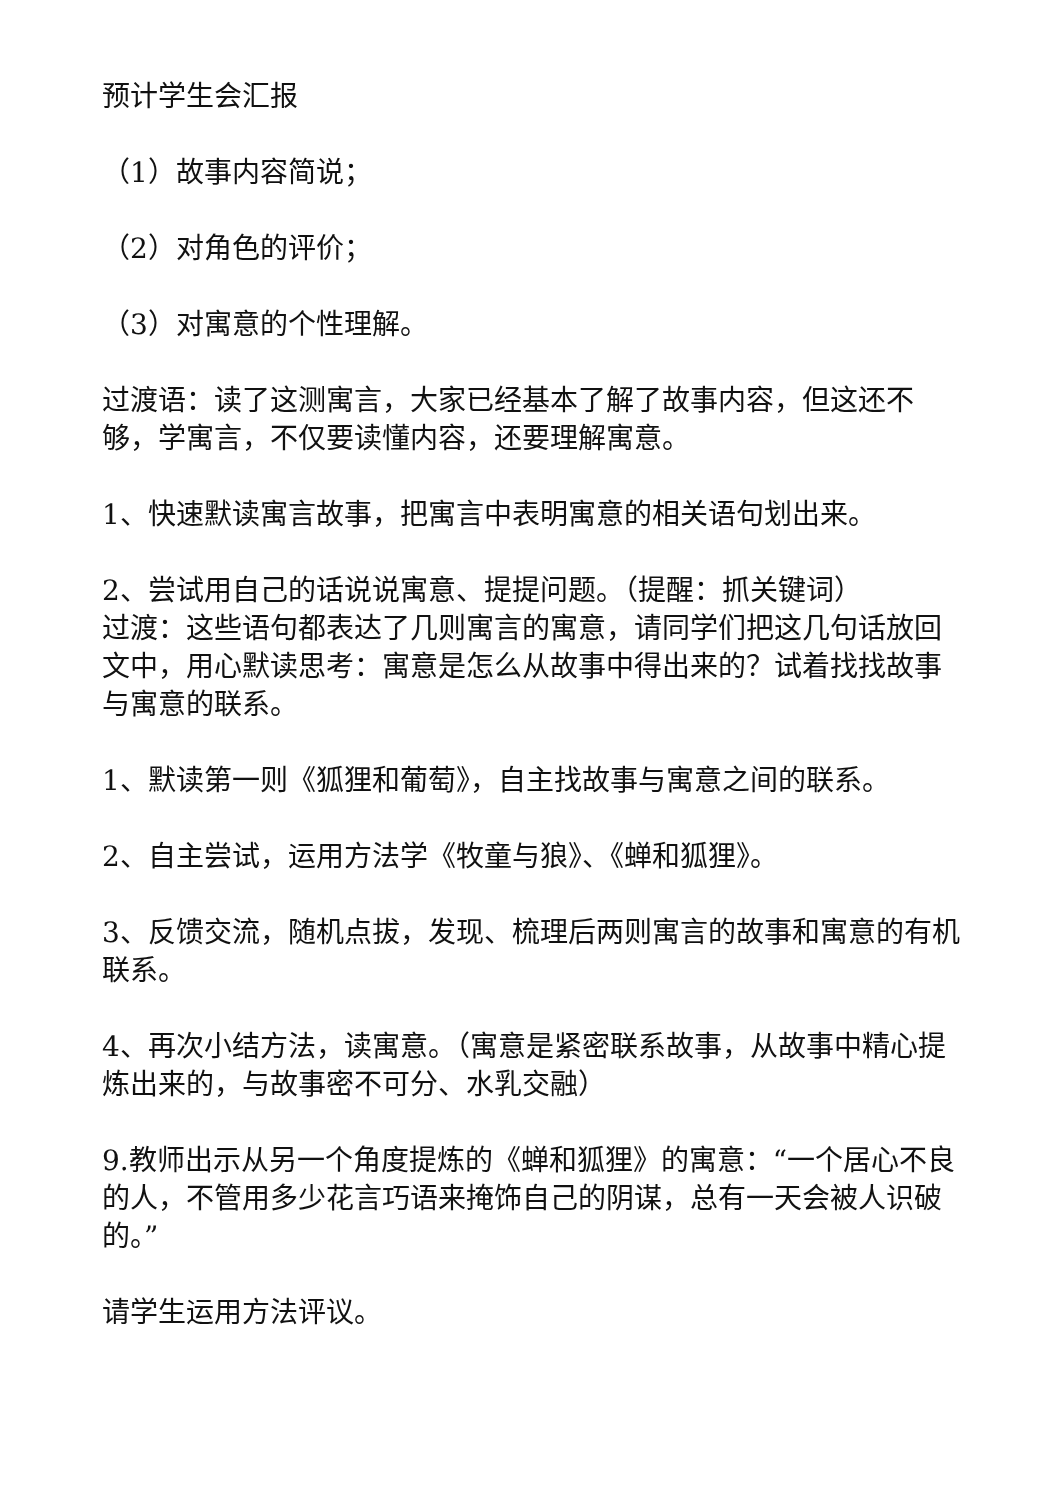预计学生会汇报
（1）故事内容简说；
（2）对角色的评价；
（3）对寓意的个性理解。
过渡语：读了这测寓言，大家已经基本了解了故事内容，但这还不够，学寓言，不仅要读懂内容，还要理解寓意。
1、快速默读寓言故事，把寓言中表明寓意的相关语句划出来。
2、尝试用自己的话说说寓意、提提问题。（提醒：抓关键词）
过渡：这些语句都表达了几则寓言的寓意，请同学们把这几句话放回文中，用心默读思考：寓意是怎么从故事中得出来的？试着找找故事与寓意的联系。
1、默读第一则《狐狸和葡萄》，自主找故事与寓意之间的联系。
2、自主尝试，运用方法学《牧童与狼》、《蝉和狐狸》。
3、反馈交流，随机点拔，发现、梳理后两则寓言的故事和寓意的有机联系。
4、再次小结方法，读寓意。（寓意是紧密联系故事，从故事中精心提炼出来的，与故事密不可分、水乳交融）
9.教师出示从另一个角度提炼的《蝉和狐狸》的寓意：“一个居心不良的人，不管用多少花言巧语来掩饰自己的阴谋，总有一天会被人识破的。”
请学生运用方法评议。